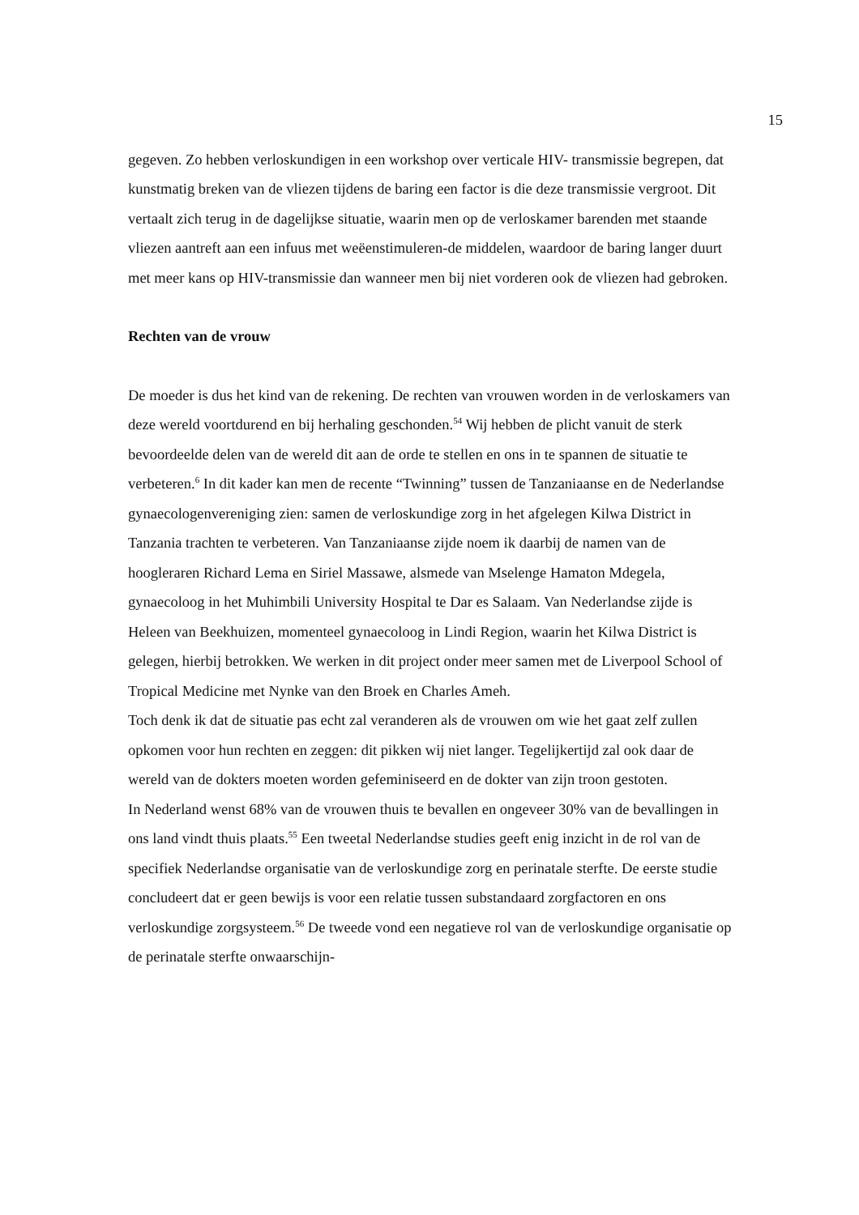15
gegeven. Zo hebben verloskundigen in een workshop over verticale HIV- transmissie begrepen, dat kunstmatig breken van de vliezen tijdens de baring een factor is die deze transmissie vergroot. Dit vertaalt zich terug in de dagelijkse situatie, waarin men op de verloskamer barenden met staande vliezen aantreft aan een infuus met weëenstimuleren-de middelen, waardoor de baring langer duurt met meer kans op HIV-transmissie dan wanneer men bij niet vorderen ook de vliezen had gebroken.
Rechten van de vrouw
De moeder is dus het kind van de rekening. De rechten van vrouwen worden in de verloskamers van deze wereld voortdurend en bij herhaling geschonden.<sup>54</sup> Wij hebben de plicht vanuit de sterk bevoordeelde delen van de wereld dit aan de orde te stellen en ons in te spannen de situatie te verbeteren.<sup>6</sup> In dit kader kan men de recente “Twinning” tussen de Tanzaniaanse en de Nederlandse gynaecologenvereniging zien: samen de verloskundige zorg in het afgelegen Kilwa District in Tanzania trachten te verbeteren. Van Tanzaniaanse zijde noem ik daarbij de namen van de hoogleraren Richard Lema en Siriel Massawe, alsmede van Mselenge Hamaton Mdegela, gynaecoloog in het Muhimbili University Hospital te Dar es Salaam. Van Nederlandse zijde is Heleen van Beekhuizen, momenteel gynaecoloog in Lindi Region, waarin het Kilwa District is gelegen, hierbij betrokken. We werken in dit project onder meer samen met de Liverpool School of Tropical Medicine met Nynke van den Broek en Charles Ameh.
Toch denk ik dat de situatie pas echt zal veranderen als de vrouwen om wie het gaat zelf zullen opkomen voor hun rechten en zeggen: dit pikken wij niet langer. Tegelijkertijd zal ook daar de wereld van de dokters moeten worden gefeminiseerd en de dokter van zijn troon gestoten.
In Nederland wenst 68% van de vrouwen thuis te bevallen en ongeveer 30% van de bevallingen in ons land vindt thuis plaats.<sup>55</sup> Een tweetal Nederlandse studies geeft enig inzicht in de rol van de specifiek Nederlandse organisatie van de verloskundige zorg en perinatale sterfte. De eerste studie concludeert dat er geen bewijs is voor een relatie tussen substandaard zorgfactoren en ons verloskundige zorgsysteem.<sup>56</sup> De tweede vond een negatieve rol van de verloskundige organisatie op de perinatale sterfte onwaarschijn-